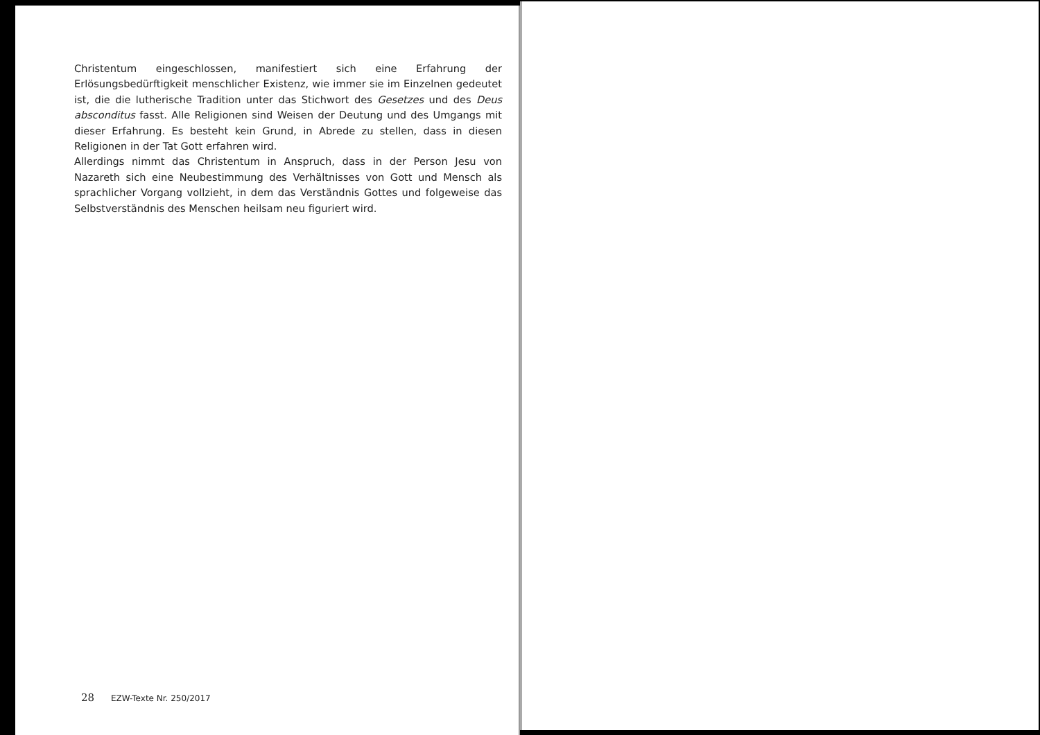Christentum eingeschlossen, manifestiert sich eine Erfahrung der Erlösungsbedürftigkeit menschlicher Existenz, wie immer sie im Einzelnen gedeutet ist, die die lutherische Tradition unter das Stichwort des Gesetzes und des Deus absconditus fasst. Alle Religionen sind Weisen der Deutung und des Umgangs mit dieser Erfahrung. Es besteht kein Grund, in Abrede zu stellen, dass in diesen Religionen in der Tat Gott erfahren wird.
Allerdings nimmt das Christentum in Anspruch, dass in der Person Jesu von Nazareth sich eine Neubestimmung des Verhältnisses von Gott und Mensch als sprachlicher Vorgang vollzieht, in dem das Verständnis Gottes und folgeweise das Selbstverständnis des Menschen heilsam neu figuriert wird.
28 EZW-Texte Nr. 250/2017